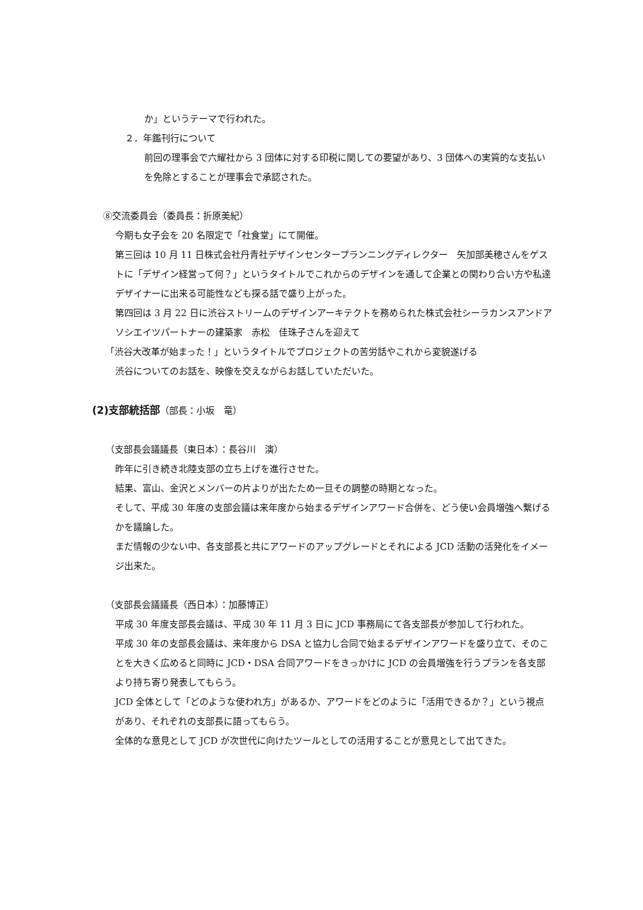か」というテーマで行われた。
２．年鑑刊行について
前回の理事会で六耀社から 3 団体に対する印税に関しての要望があり、3 団体への実質的な支払いを免除とすることが理事会で承認された。
⑧交流委員会（委員長：折原美紀）
今期も女子会を 20 名限定で「社食堂」にて開催。
第三回は 10 月 11 日株式会社丹青社デザインセンタープランニングディレクター　矢加部美穂さんをゲストに「デザイン経営って何？」というタイトルでこれからのデザインを通して企業との関わり合い方や私達デザイナーに出来る可能性なども探る話で盛り上がった。
第四回は 3 月 22 日に渋谷ストリームのデザインアーキテクトを務められた株式会社シーラカンスアンドアソシエイツパートナーの建築家　赤松　佳珠子さんを迎えて
「渋谷大改革が始まった！」というタイトルでプロジェクトの苦労話やこれから変貌遂げる
渋谷についてのお話を、映像を交えながらお話していただいた。
(2)支部統括部（部長：小坂　竜）
（支部長会議議長（東日本）：長谷川　演）
昨年に引き続き北陸支部の立ち上げを進行させた。
結果、富山、金沢とメンバーの片よりが出たため一旦その調整の時期となった。
そして、平成 30 年度の支部会議は来年度から始まるデザインアワード合併を、どう使い会員増強へ繋げるかを議論した。
まだ情報の少ない中、各支部長と共にアワードのアップグレードとそれによる JCD 活動の活発化をイメージ出来た。
（支部長会議議長（西日本）：加藤博正）
平成 30 年度支部長会議は、平成 30 年 11 月 3 日に JCD 事務局にて各支部長が参加して行われた。
平成 30 年の支部長会議は、来年度から DSA と協力し合同で始まるデザインアワードを盛り立て、そのことを大きく広めると同時に JCD・DSA 合同アワードをきっかけに JCD の会員増強を行うプランを各支部より持ち寄り発表してもらう。
JCD 全体として「どのような使われ方」があるか、アワードをどのように「活用できるか？」という視点があり、それぞれの支部長に語ってもらう。
全体的な意見として JCD が次世代に向けたツールとしての活用することが意見として出てきた。